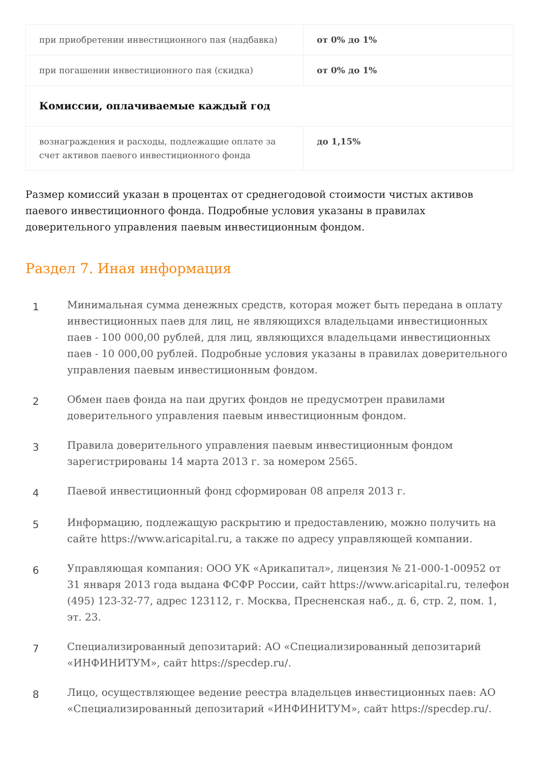| при приобретении инвестиционного пая (надбавка) | от 0% до 1% |
| при погашении инвестиционного пая (скидка) | от 0% до 1% |
| Комиссии, оплачиваемые каждый год | |
| вознаграждения и расходы, подлежащие оплате за счет активов паевого инвестиционного фонда | до 1,15% |
Размер комиссий указан в процентах от среднегодовой стоимости чистых активов паевого инвестиционного фонда. Подробные условия указаны в правилах доверительного управления паевым инвестиционным фондом.
Раздел 7. Иная информация
1
Минимальная сумма денежных средств, которая может быть передана в оплату инвестиционных паев для лиц, не являющихся владельцами инвестиционных паев - 100 000,00 рублей, для лиц, являющихся владельцами инвестиционных паев - 10 000,00 рублей. Подробные условия указаны в правилах доверительного управления паевым инвестиционным фондом.
2
Обмен паев фонда на паи других фондов не предусмотрен правилами доверительного управления паевым инвестиционным фондом.
3
Правила доверительного управления паевым инвестиционным фондом зарегистрированы 14 марта 2013 г. за номером 2565.
4
Паевой инвестиционный фонд сформирован 08 апреля 2013 г.
5
Информацию, подлежащую раскрытию и предоставлению, можно получить на сайте https://www.aricapital.ru, а также по адресу управляющей компании.
6
Управляющая компания: ООО УК «Арикапитал», лицензия № 21-000-1-00952 от 31 января 2013 года выдана ФСФР России, сайт https://www.aricapital.ru, телефон (495) 123-32-77, адрес 123112, г. Москва, Пресненская наб., д. 6, стр. 2, пом. 1, эт. 23.
7
Специализированный депозитарий: АО «Специализированный депозитарий «ИНФИНИТУМ», сайт https://specdep.ru/.
8
Лицо, осуществляющее ведение реестра владельцев инвестиционных паев: АО «Специализированный депозитарий «ИНФИНИТУМ», сайт https://specdep.ru/.